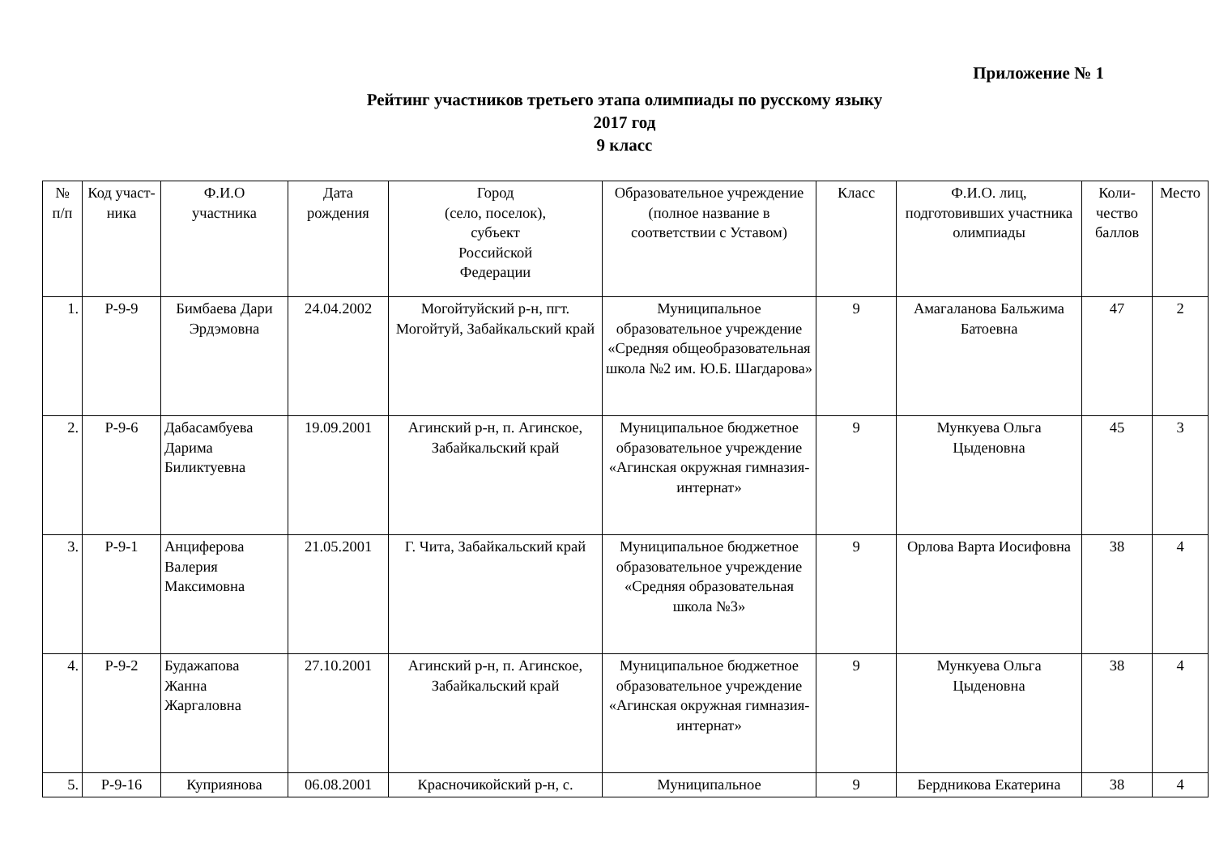Приложение № 1
Рейтинг участников третьего этапа олимпиады по русскому языку
2017 год
9 класс
| № п/п | Код участ- ника | Ф.И.О участника | Дата рождения | Город (село, поселок), субъект Российской Федерации | Образовательное учреждение (полное название в соответствии с Уставом) | Класс | Ф.И.О. лиц, подготовивших участника олимпиады | Коли- чество баллов | Место |
| --- | --- | --- | --- | --- | --- | --- | --- | --- | --- |
| 1. | Р-9-9 | Бимбаева Дари Эрдэмовна | 24.04.2002 | Могойтуйский р-н, пгт. Могойтуй, Забайкальский край | Муниципальное образовательное учреждение «Средняя общеобразовательная школа №2 им. Ю.Б. Шагдарова» | 9 | Амагаланова Бальжима Батоевна | 47 | 2 |
| 2. | Р-9-6 | Дабасамбуева Дарима Биликтуевна | 19.09.2001 | Агинский р-н, п. Агинское, Забайкальский край | Муниципальное бюджетное образовательное учреждение «Агинская окружная гимназия-интернат» | 9 | Мункуева Ольга Цыденовна | 45 | 3 |
| 3. | Р-9-1 | Анциферова Валерия Максимовна | 21.05.2001 | Г. Чита, Забайкальский край | Муниципальное бюджетное образовательное учреждение «Средняя образовательная школа №3» | 9 | Орлова Варта Иосифовна | 38 | 4 |
| 4. | Р-9-2 | Будажапова Жанна Жаргаловна | 27.10.2001 | Агинский р-н, п. Агинское, Забайкальский край | Муниципальное бюджетное образовательное учреждение «Агинская окружная гимназия-интернат» | 9 | Мункуева Ольга Цыденовна | 38 | 4 |
| 5. | Р-9-16 | Куприянова | 06.08.2001 | Красночикойский р-н, с. | Муниципальное | 9 | Бердникова Екатерина | 38 | 4 |